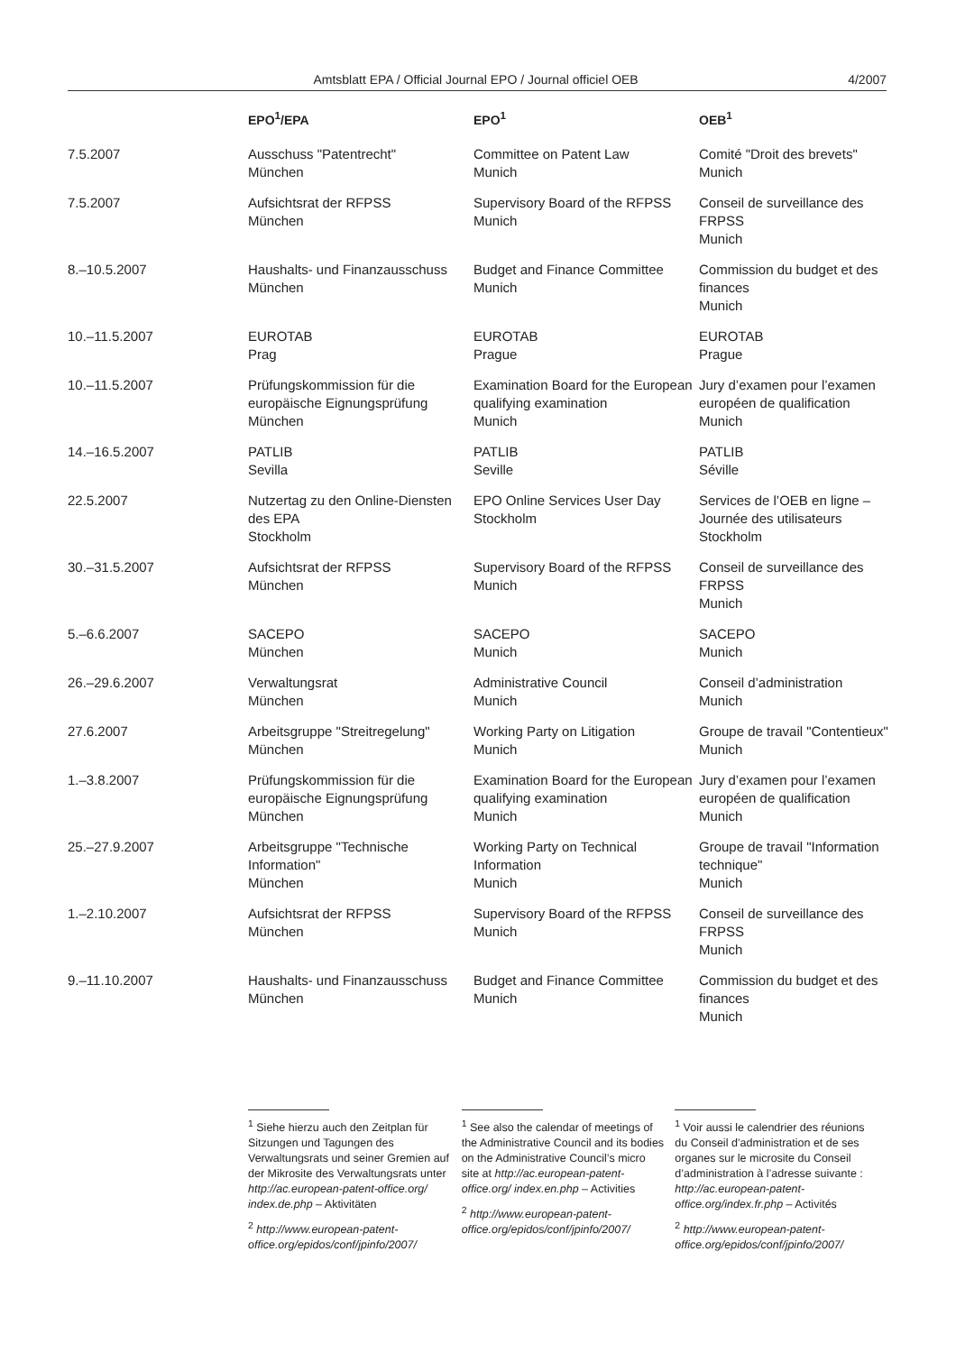Amtsblatt EPA / Official Journal EPO / Journal officiel OEB 4/2007
| | EPO<sup>1</sup>/EPA | EPO<sup>1</sup> | OEB<sup>1</sup> |
| --- | --- | --- | --- |
| 7.5.2007 | Ausschuss "Patentrecht" München | Committee on Patent Law Munich | Comité "Droit des brevets" Munich |
| 7.5.2007 | Aufsichtsrat der RFPSS München | Supervisory Board of the RFPSS Munich | Conseil de surveillance des FRPSS Munich |
| 8.–10.5.2007 | Haushalts- und Finanzausschuss München | Budget and Finance Committee Munich | Commission du budget et des finances Munich |
| 10.–11.5.2007 | EUROTAB Prag | EUROTAB Prague | EUROTAB Prague |
| 10.–11.5.2007 | Prüfungskommission für die europäische Eignungsprüfung München | Examination Board for the European qualifying examination Munich | Jury d’examen pour l’examen européen de qualification Munich |
| 14.–16.5.2007 | PATLIB Sevilla | PATLIB Seville | PATLIB Séville |
| 22.5.2007 | Nutzertag zu den Online-Diensten des EPA Stockholm | EPO Online Services User Day Stockholm | Services de l’OEB en ligne – Journée des utilisateurs Stockholm |
| 30.–31.5.2007 | Aufsichtsrat der RFPSS München | Supervisory Board of the RFPSS Munich | Conseil de surveillance des FRPSS Munich |
| 5.–6.6.2007 | SACEPO München | SACEPO Munich | SACEPO Munich |
| 26.–29.6.2007 | Verwaltungsrat München | Administrative Council Munich | Conseil d’administration Munich |
| 27.6.2007 | Arbeitsgruppe "Streitregelung" München | Working Party on Litigation Munich | Groupe de travail "Contentieux" Munich |
| 1.–3.8.2007 | Prüfungskommission für die europäische Eignungsprüfung München | Examination Board for the European qualifying examination Munich | Jury d’examen pour l’examen européen de qualification Munich |
| 25.–27.9.2007 | Arbeitsgruppe "Technische Information" München | Working Party on Technical Information Munich | Groupe de travail "Information technique" Munich |
| 1.–2.10.2007 | Aufsichtsrat der RFPSS München | Supervisory Board of the RFPSS Munich | Conseil de surveillance des FRPSS Munich |
| 9.–11.10.2007 | Haushalts- und Finanzausschuss München | Budget and Finance Committee Munich | Commission du budget et des finances Munich |
<sup>1</sup> Siehe hierzu auch den Zeitplan für Sitzungen und Tagungen des Verwaltungsrats und seiner Gremien auf der Mikrosite des Verwaltungsrats unter http://ac.european-patent-office.org/ index.de.php – Aktivitäten
<sup>2</sup> http://www.european-patent-office.org/epidos/conf/jpinfo/2007/
<sup>1</sup> See also the calendar of meetings of the Administrative Council and its bodies on the Administrative Council’s micro site at http://ac.european-patent-office.org/ index.en.php – Activities
<sup>2</sup> http://www.european-patent-office.org/epidos/conf/jpinfo/2007/
<sup>1</sup> Voir aussi le calendrier des réunions du Conseil d’administration et de ses organes sur le microsite du Conseil d’administration à l’adresse suivante : http://ac.european-patent-office.org/index.fr.php – Activités
<sup>2</sup> http://www.european-patent-office.org/epidos/conf/jpinfo/2007/